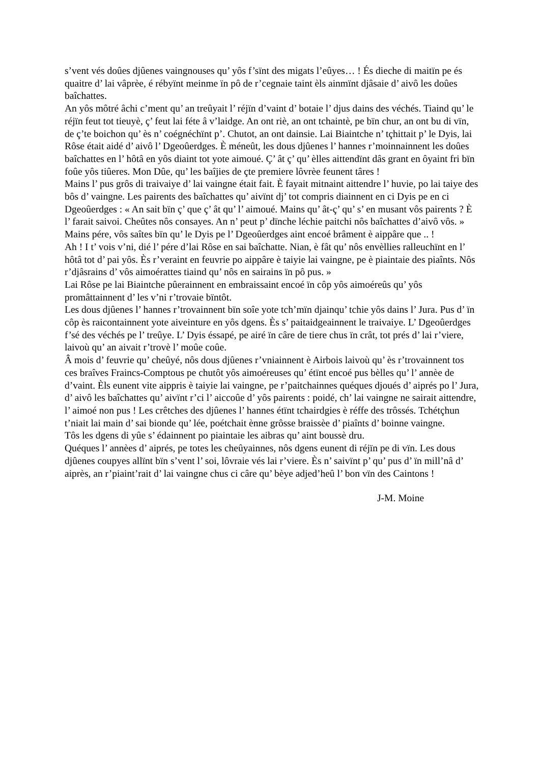s’vent vés doûes djûenes vaingnouses qu’ yôs f’sïnt des migats l’eûyes… ! És dieche di maitïn pe és quaitre d’ lai vâprèe, é rébyïnt meinme ïn pô de r’cegnaie taint èls ainmïnt djâsaie d’ aivô les doûes baîchattes.
An yôs môtré âchi c’ment qu’ an treûyait l’ réjïn d’vaint d’ botaie l’ djus dains des véchés. Tiaind qu’ le réjïn feut tot tieuyè, ç’ feut lai féte â v’laidge. An ont riè, an ont tchaintè, pe bïn chur, an ont bu di vïn, de ç’te boichon qu’ ès n’ coégnéchïnt p’. Chutot, an ont dainsie. Lai Biaintche n’ tçhittait p’ le Dyis, lai Rôse était aidé d’ aivô l’ Dgeoûerdges. È méneût, les dous djûenes l’ hannes r’moinnainnent les doûes baîchattes en l’ hôtâ en yôs diaint tot yote aimoué. Ç’ ât ç’ qu’ èlles aittendïnt dâs grant en ôyaint fri bïn foûe yôs tiûeres. Mon Dûe, qu’ les baîjies de çte premiere lôvrèe feunent târes !
Mains l’ pus grôs di traivaiye d’ lai vaingne était fait. È fayait mitnaint aittendre l’ huvie, po lai taiye des bôs d’ vaingne. Les pairents des baîchattes qu’ aivïnt dj’ tot compris diainnent en ci Dyis pe en ci Dgeoûerdges : « An sait bïn ç’ que ç’ ât qu’ l’ aimoué. Mains qu’ ât-ç’ qu’ s’ en musant vôs pairents ? È l’ farait saivoi. Cheûtes nôs consayes. An n’ peut p’ dïnche léchie paitchi nôs baîchattes d’aivô vôs. »
Mains pére, vôs saîtes bïn qu’ le Dyis pe l’ Dgeoûerdges aint encoé brâment è aippâre que .. !
Ah ! I t’ vois v’ni, dié l’ pére d’lai Rôse en sai baîchatte. Nian, è fât qu’ nôs envèllies ralleuchïnt en l’ hôtâ tot d’ pai yôs. Ès r’veraint en feuvrie po aippâre è taiyie lai vaingne, pe è piaintaie des piaînts. Nôs r’djâsrains d’ vôs aimoérattes tiaind qu’ nôs en sairains ïn pô pus. »
Lai Rôse pe lai Biaintche pûerainnent en embraissaint encoé ïn côp yôs aimoéreûs qu’ yôs promâttainnent d’ les v’ni r’trovaie bïntôt.
Les dous djûenes l’ hannes r’trovainnent bïn soîe yote tch’mïn djainqu’ tchie yôs dains l’ Jura. Pus d’ ïn côp ès raicontainnent yote aiveinture en yôs dgens. Ès s’ paitaidgeainnent le traivaiye. L’ Dgeoûerdges f’sé des véchés pe l’ treûye. L’ Dyis éssapé, pe airé ïn câre de tiere chus ïn crât, tot prés d’ lai r’viere, laivoù qu’ an aivait r’trovè l’ moûe coûe.
Â mois d’ feuvrie qu’ cheûyé, nôs dous djûenes r’vniainnent è Airbois laivoù qu’ ès r’trovainnent tos ces braîves Fraincs-Comptous pe chutôt yôs aimoéreuses qu’ étïnt encoé pus bèlles qu’ l’ annèe de d’vaint. Èls eunent vite aippris è taiyie lai vaingne, pe r’paitchainnes quéques djoués d’ aiprés po l’ Jura, d’ aivô les baîchattes qu’ aivïnt r’ci l’ aiccoûe d’ yôs pairents : poidé, ch’ lai vaingne ne sairait aittendre, l’ aimoé non pus ! Les crêtches des djûenes l’ hannes étïnt tchairdgies è réffe des trôssés. Tchétçhun t’niait lai main d’ sai bionde qu’ lée, poétchait ènne grôsse braissèe d’ piaînts d’ boinne vaingne.
Tôs les dgens di yûe s’ édainnent po piaintaie les aibras qu’ aint boussè dru.
Quéques l’ annèes d’ aiprés, pe totes les cheûyainnes, nôs dgens eunent di réjïn pe di vïn. Les dous djûenes coupyes allïnt bïn s’vent l’ soi, lôvraie vés lai r’viere. Ès n’ saivïnt p’ qu’ pus d’ ïn mill’nâ d’ aiprès, an r’piaint’rait d’ lai vaingne chus ci câre qu’ bèye adjed’heû l’ bon vïn des Caintons !
J-M. Moine